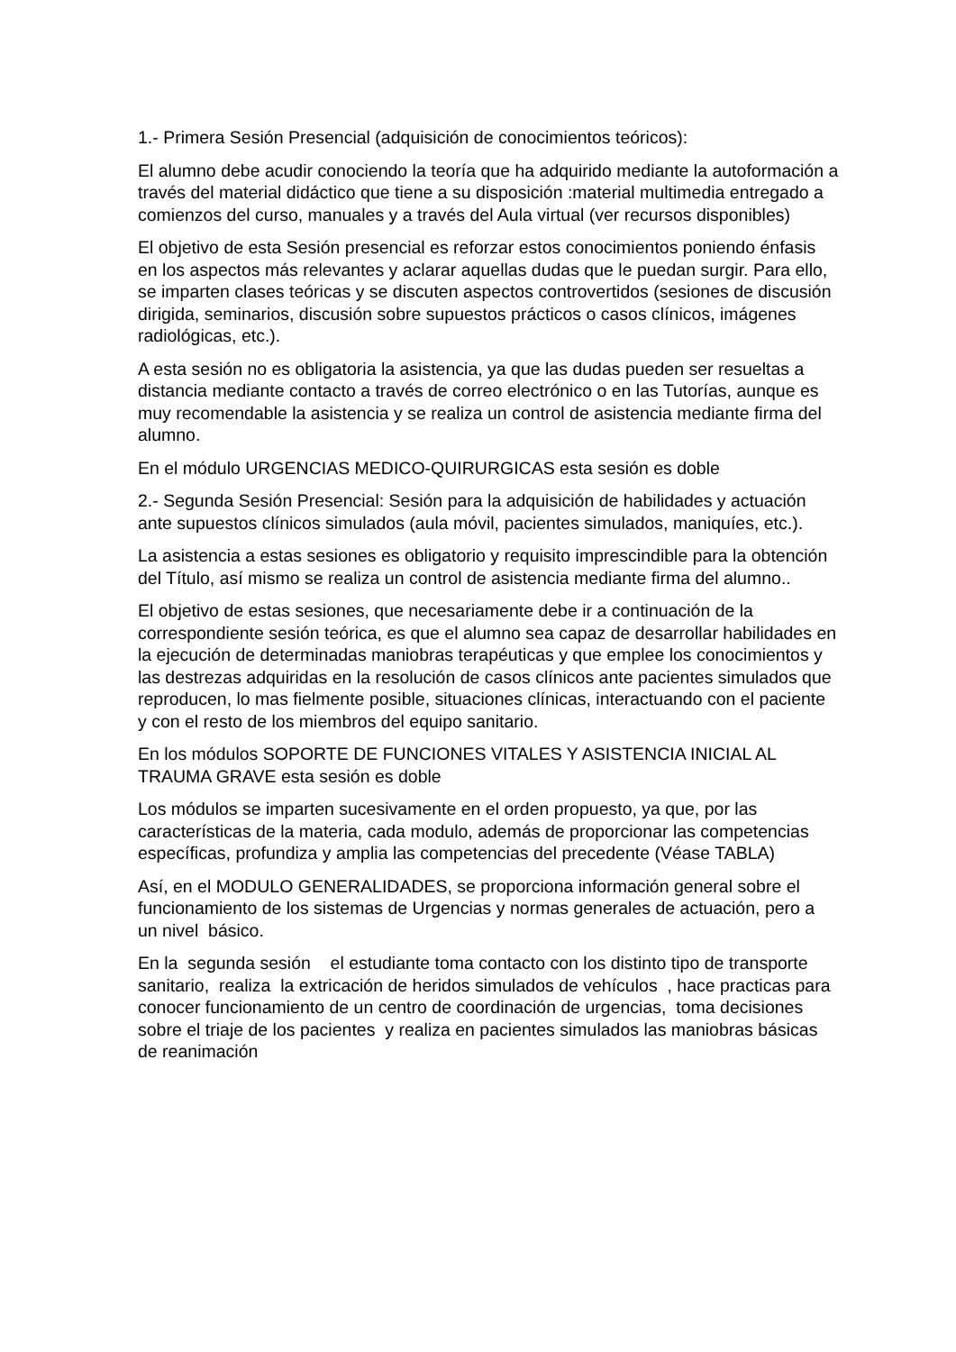1.- Primera Sesión Presencial (adquisición de conocimientos teóricos):
El alumno debe acudir conociendo la teoría que ha adquirido mediante la autoformación a través del material didáctico que tiene a su disposición :material multimedia entregado a comienzos del curso, manuales y a través del Aula virtual (ver recursos disponibles)
El objetivo de esta Sesión presencial es reforzar estos conocimientos poniendo énfasis en los aspectos más relevantes y aclarar aquellas dudas que le puedan surgir. Para ello, se imparten clases teóricas y se discuten aspectos controvertidos (sesiones de discusión dirigida, seminarios, discusión sobre supuestos prácticos o casos clínicos, imágenes radiológicas, etc.).
A esta sesión no es obligatoria la asistencia, ya que las dudas pueden ser resueltas a distancia mediante contacto a través de correo electrónico o en las Tutorías, aunque es muy recomendable la asistencia y se realiza un control de asistencia mediante firma del alumno.
En el módulo URGENCIAS MEDICO-QUIRURGICAS esta sesión es doble
2.- Segunda Sesión Presencial: Sesión para la adquisición de habilidades y actuación ante supuestos clínicos simulados (aula móvil, pacientes simulados, maniquíes, etc.).
La asistencia a estas sesiones es obligatorio y requisito imprescindible para la obtención del Título, así mismo se realiza un control de asistencia mediante firma del alumno..
El objetivo de estas sesiones, que necesariamente debe ir a continuación de la correspondiente sesión teórica, es que el alumno sea capaz de desarrollar habilidades en la ejecución de determinadas maniobras terapéuticas y que emplee los conocimientos y las destrezas adquiridas en la resolución de casos clínicos ante pacientes simulados que reproducen, lo mas fielmente posible, situaciones clínicas, interactuando con el paciente y con el resto de los miembros del equipo sanitario.
En los módulos SOPORTE DE FUNCIONES VITALES Y ASISTENCIA INICIAL AL TRAUMA GRAVE esta sesión es doble
Los módulos se imparten sucesivamente en el orden propuesto, ya que, por las características de la materia, cada modulo, además de proporcionar las competencias específicas, profundiza y amplia las competencias del precedente (Véase TABLA)
Así, en el MODULO GENERALIDADES, se proporciona información general sobre el funcionamiento de los sistemas de Urgencias y normas generales de actuación, pero a un nivel básico.
En la segunda sesión el estudiante toma contacto con los distinto tipo de transporte sanitario, realiza la extricación de heridos simulados de vehículos , hace practicas para conocer funcionamiento de un centro de coordinación de urgencias, toma decisiones sobre el triaje de los pacientes y realiza en pacientes simulados las maniobras básicas de reanimación